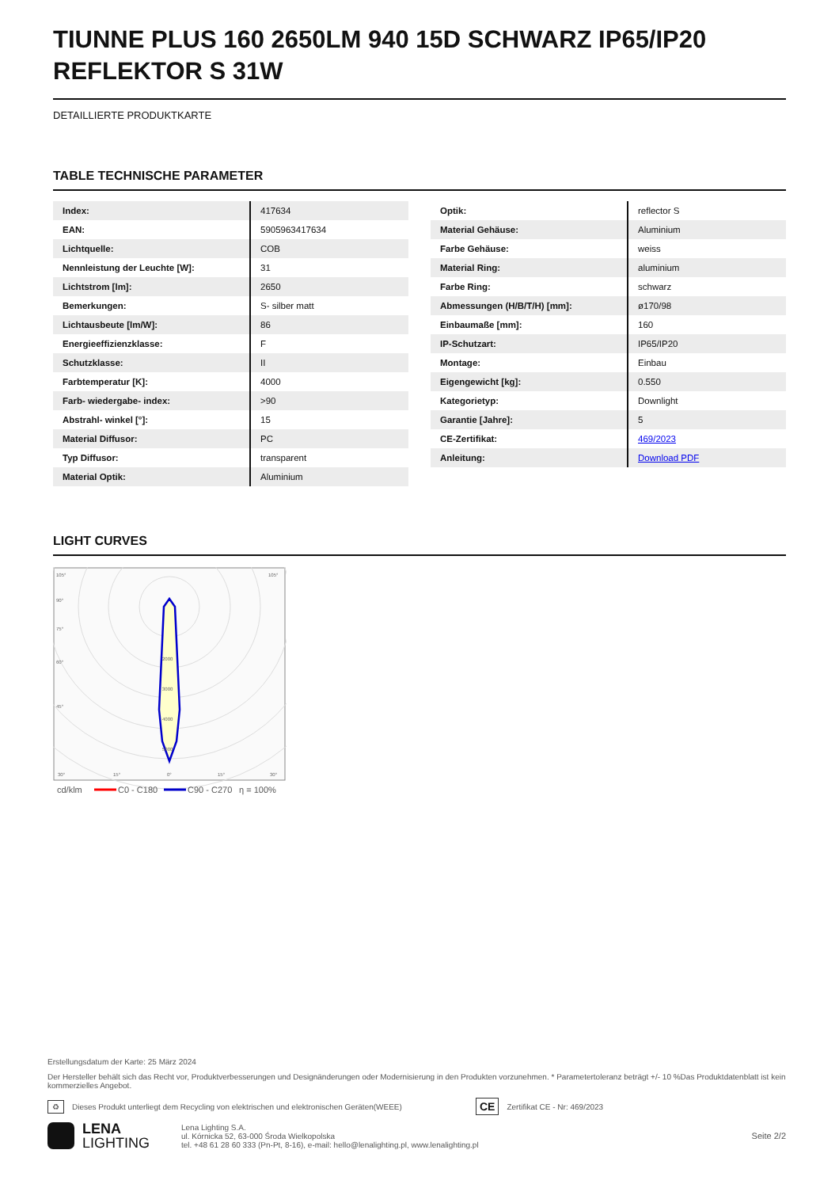TIUNNE PLUS 160 2650LM 940 15D SCHWARZ IP65/IP20 REFLEKTOR S 31W
DETAILLIERTE PRODUKTKARTE
TABLE TECHNISCHE PARAMETER
| Index: | 417634 |
| EAN: | 5905963417634 |
| Lichtquelle: | COB |
| Nennleistung der Leuchte [W]: | 31 |
| Lichtstrom [lm]: | 2650 |
| Bemerkungen: | S- silber matt |
| Lichtausbeute [lm/W]: | 86 |
| Energieeffizienzklasse: | F |
| Schutzklasse: | II |
| Farbtemperatur [K]: | 4000 |
| Farb- wiedergabe- index: | >90 |
| Abstrahl- winkel [°]: | 15 |
| Material Diffusor: | PC |
| Typ Diffusor: | transparent |
| Material Optik: | Aluminium |
| Optik: | reflector S |
| Material Gehäuse: | Aluminium |
| Farbe Gehäuse: | weiss |
| Material Ring: | aluminium |
| Farbe Ring: | schwarz |
| Abmessungen (H/B/T/H) [mm]: | ø170/98 |
| Einbaumaße [mm]: | 160 |
| IP-Schutzart: | IP65/IP20 |
| Montage: | Einbau |
| Eigengewicht [kg]: | 0.550 |
| Kategorietyp: | Downlight |
| Garantie [Jahre]: | 5 |
| CE-Zertifikat: | 469/2023 |
| Anleitung: | Download PDF |
LIGHT CURVES
105°
105°
90°
75°
60°
45°
2000
3000
4000
5000
30°
15°
0°
15°
30°
cd/klm
C0 - C180
C90 - C270
η = 100%
Erstellungsdatum der Karte: 25 März 2024
Der Hersteller behält sich das Recht vor, Produktverbesserungen und Designänderungen oder Modernisierung in den Produkten vorzunehmen. * Parametertoleranz beträgt +/- 10 %Das Produktdatenblatt ist kein kommerzielles Angebot.
♻ Dieses Produkt unterliegt dem Recycling von elektrischen und elektronischen Geräten(WEEE) CE Zertifikat CE - Nr: 469/2023
LENA
LIGHTING Lena Lighting S.A.
ul. Kórnicka 52, 63-000 Środa Wielkopolska
tel. +48 61 28 60 333 (Pn-Pt, 8-16), e-mail: hello@lenalighting.pl, www.lenalighting.pl Seite 2/2